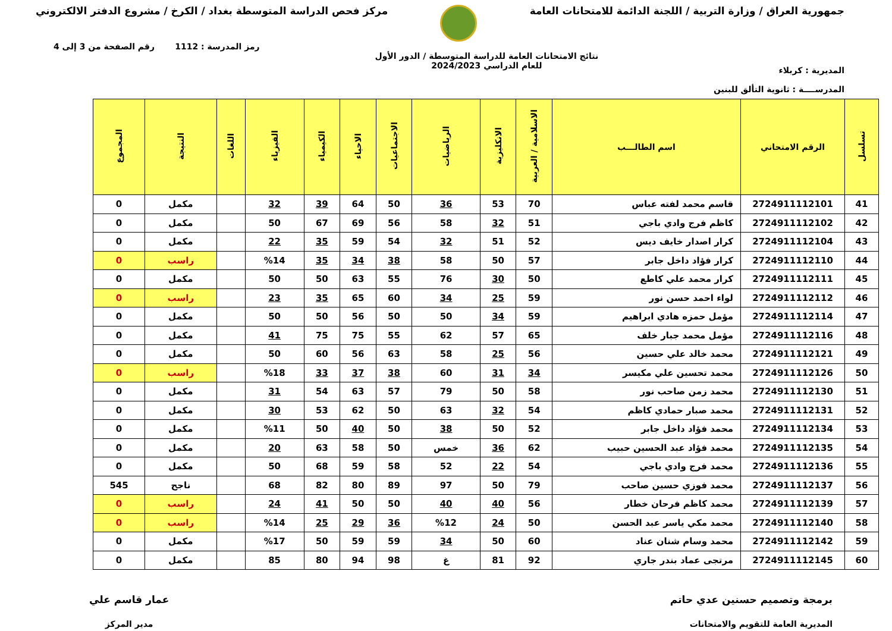جمهورية العراق / وزارة التربية / اللجنة الدائمة للامتحانات العامة
مركز فحص الدراسة المتوسطة بغداد / الكرخ / مشروع الدفتر الالكتروني
المديرية : كربلاء
المدرســــة : ثانوية التألق للبنين
نتائج الامتحانات العامة للدراسة المتوسطة / الدور الأول
للعام الدراسي 2024/2023
رمز المدرسة : 1112 رقم الصفحة من 3 إلى 4
| تسلسل | الرقم الامتحاني | اسم الطالـــب | الاسلامية / العربية | الانكليزية | الرياضيات | الاجتماعيات | الاحياء | الكيمياء | الفيزياء | اللغات | النتيجة | المجموع |
| --- | --- | --- | --- | --- | --- | --- | --- | --- | --- | --- | --- | --- |
| 41 | 2724911112101 | قاسم محمد لفته عباس | 70 | 53 | 36 | 50 | 64 | 39 | 32 | | مكمل | 0 |
| 42 | 2724911112102 | كاظم فرج وادي باجي | 51 | 32 | 58 | 56 | 69 | 67 | 50 | | مكمل | 0 |
| 43 | 2724911112104 | كرار اصدار خايف ديس | 52 | 51 | 32 | 54 | 59 | 35 | 22 | | مكمل | 0 |
| 44 | 2724911112110 | كرار فؤاد داخل جابر | 57 | 50 | 58 | 38 | 34 | 35 | %14 | | راسب | 0 |
| 45 | 2724911112111 | كرار محمد علي كاطع | 50 | 30 | 76 | 55 | 63 | 50 | 50 | | مكمل | 0 |
| 46 | 2724911112112 | لواء احمد حسن نور | 59 | 25 | 34 | 60 | 65 | 35 | 23 | | راسب | 0 |
| 47 | 2724911112114 | مؤمل حمزه هادي ابراهيم | 59 | 34 | 50 | 50 | 56 | 50 | 50 | | مكمل | 0 |
| 48 | 2724911112116 | مؤمل محمد جبار خلف | 65 | 57 | 62 | 55 | 75 | 75 | 41 | | مكمل | 0 |
| 49 | 2724911112121 | محمد خالد علي حسين | 56 | 25 | 58 | 63 | 56 | 60 | 50 | | مكمل | 0 |
| 50 | 2724911112126 | محمد تحسين علي مكيسر | 34 | 31 | 60 | 38 | 37 | 33 | %18 | | راسب | 0 |
| 51 | 2724911112130 | محمد زمن صاحب نور | 58 | 50 | 79 | 57 | 63 | 54 | 31 | | مكمل | 0 |
| 52 | 2724911112131 | محمد صبار حمادي كاظم | 54 | 32 | 63 | 50 | 62 | 53 | 30 | | مكمل | 0 |
| 53 | 2724911112134 | محمد فؤاد داخل جابر | 52 | 50 | 38 | 50 | 40 | 50 | %11 | | مكمل | 0 |
| 54 | 2724911112135 | محمد فؤاد عبد الحسين حبيب | 62 | 36 | خمس | 50 | 58 | 63 | 20 | | مكمل | 0 |
| 55 | 2724911112136 | محمد فرج وادي باجي | 54 | 22 | 52 | 58 | 59 | 68 | 50 | | مكمل | 0 |
| 56 | 2724911112137 | محمد فوزي حسين صاحب | 79 | 50 | 97 | 89 | 80 | 82 | 68 | | ناجح | 545 |
| 57 | 2724911112139 | محمد كاظم فرحان خطار | 56 | 40 | 40 | 50 | 50 | 41 | 24 | | راسب | 0 |
| 58 | 2724911112140 | محمد مكي ياسر عبد الحسن | 50 | 24 | %12 | 36 | 29 | 25 | %14 | | راسب | 0 |
| 59 | 2724911112142 | محمد وسام شنان عناد | 60 | 50 | 34 | 59 | 59 | 50 | %17 | | مكمل | 0 |
| 60 | 2724911112145 | مرتجى عماد بندر جاري | 92 | 81 | غ | 98 | 94 | 80 | 85 | | مكمل | 0 |
برمجة وتصميم حسنين عدي حاتم
المديرية العامة للتقويم والامتحانات
عمار قاسم علي
مدير المركز